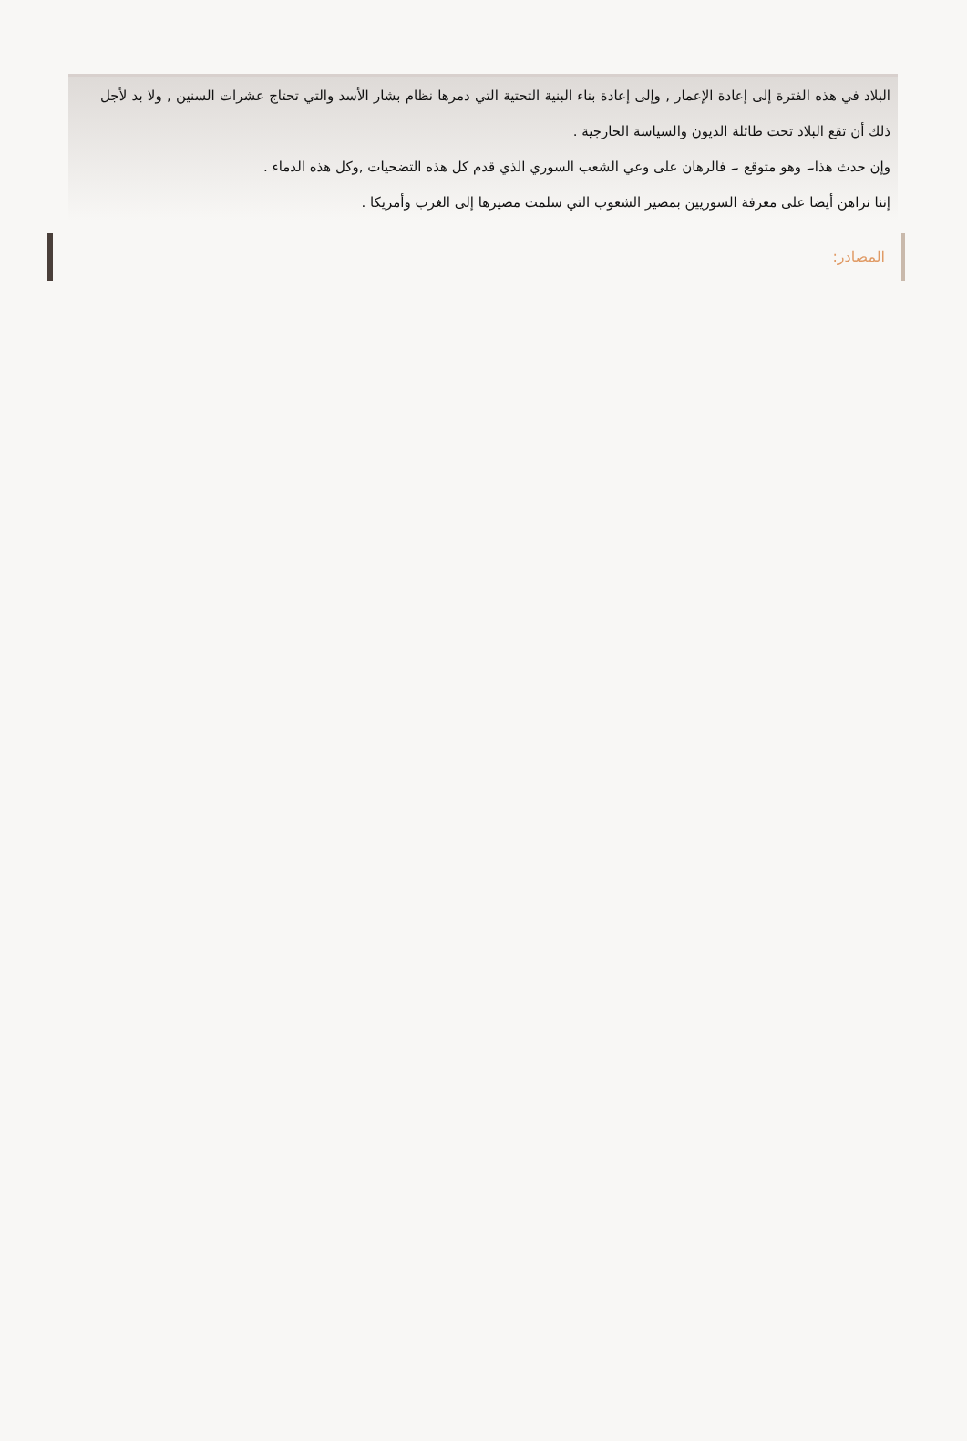البلاد في هذه الفترة إلى إعادة الإعمار , وإلى إعادة بناء البنية التحتية التي دمرها نظام بشار الأسد والتي تحتاج عشرات السنين , ولا بد لأجل ذلك أن تقع البلاد تحت طائلة الديون والسياسة الخارجية .
وإن حدث هذا۔ وهو متوقع ۔ فالرهان على وعي الشعب السوري الذي قدم كل هذه التضحيات ,وكل هذه الدماء .
إننا نراهن أيضا على معرفة السوريين بمصير الشعوب التي سلمت مصيرها إلى الغرب وأمريكا .
المصادر: